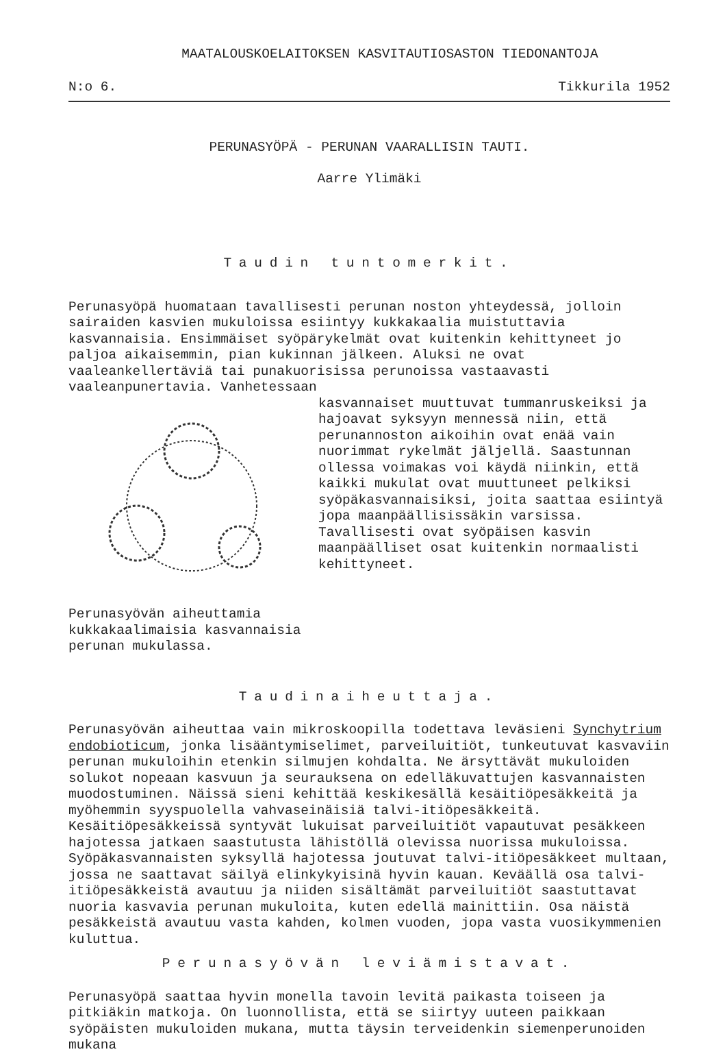MAATALOUSKOELAITOKSEN KASVITAUTIOSASTON TIEDONANTOJA
N:o 6. Tikkurila 1952
PERUNASYÖPÄ - PERUNAN VAARALLISIN TAUTI.
Aarre Ylimäki
Taudin tuntomerkit.
Perunasyöpä huomataan tavallisesti perunan noston yhteydessä, jolloin sairaiden kasvien mukuloissa esiintyy kukkakaalia muistuttavia kasvannaisia. Ensimmäiset syöpärykelmät ovat kuitenkin kehittyneet jo paljoa aikaisemmin, pian kukinnan jälkeen. Aluksi ne ovat vaaleankellertäviä tai punakuorisissa perunoissa vastaavasti vaaleanpunertavia. Vanhetessaan
Perunasyövän aiheuttamia kukkakaalimaisia kasvannaisia perunan mukulassa.
kasvannaiset muuttuvat tummanruskeiksi ja hajoavat syksyyn mennessä niin, että perunannoston aikoihin ovat enää vain nuorimmat rykelmät jäljellä. Saastunnan ollessa voimakas voi käydä niinkin, että kaikki mukulat ovat muuttuneet pelkiksi syöpäkasvannaisiksi, joita saattaa esiintyä jopa maanpäällisissäkin varsissa. Tavallisesti ovat syöpäisen kasvin maanpäälliset osat kuitenkin normaalisti kehittyneet.
Taudinaiheuttaja.
Perunasyövän aiheuttaa vain mikroskoopilla todettava leväsieni Synchytrium endobioticum, jonka lisääntymiselimet, parveiluitiöt, tunkeutuvat kasvaviin perunan mukuloihin etenkin silmujen kohdalta. Ne ärsyttävät mukuloiden solukot nopeaan kasvuun ja seurauksena on edelläkuvattujen kasvannaisten muodostuminen. Näissä sieni kehittää keskikesällä kesäitiöpesäkkeitä ja myöhemmin syyspuolella vahvaseinäisiä talvi-itiöpesäkkeitä. Kesäitiöpesäkkeissä syntyvät lukuisat parveiluitiöt vapautuvat pesäkkeen hajotessa jatkaen saastutusta lähistöllä olevissa nuorissa mukuloissa. Syöpäkasvannaisten syksyllä hajotessa joutuvat talvi-itiöpesäkkeet multaan, jossa ne saattavat säilyä elinkykyisinä hyvin kauan. Keväällä osa talvi-itiöpesäkkeistä avautuu ja niiden sisältämät parveiluitiöt saastuttavat nuoria kasvavia perunan mukuloita, kuten edellä mainittiin. Osa näistä pesäkkeistä avautuu vasta kahden, kolmen vuoden, jopa vasta vuosikymmenien kuluttua.
Perunasyövän leviämistavat.
Perunasyöpä saattaa hyvin monella tavoin levitä paikasta toiseen ja pitkiäkin matkoja. On luonnollista, että se siirtyy uuteen paikkaan syöpäisten mukuloiden mukana, mutta täysin terveidenkin siemenperunoiden mukana